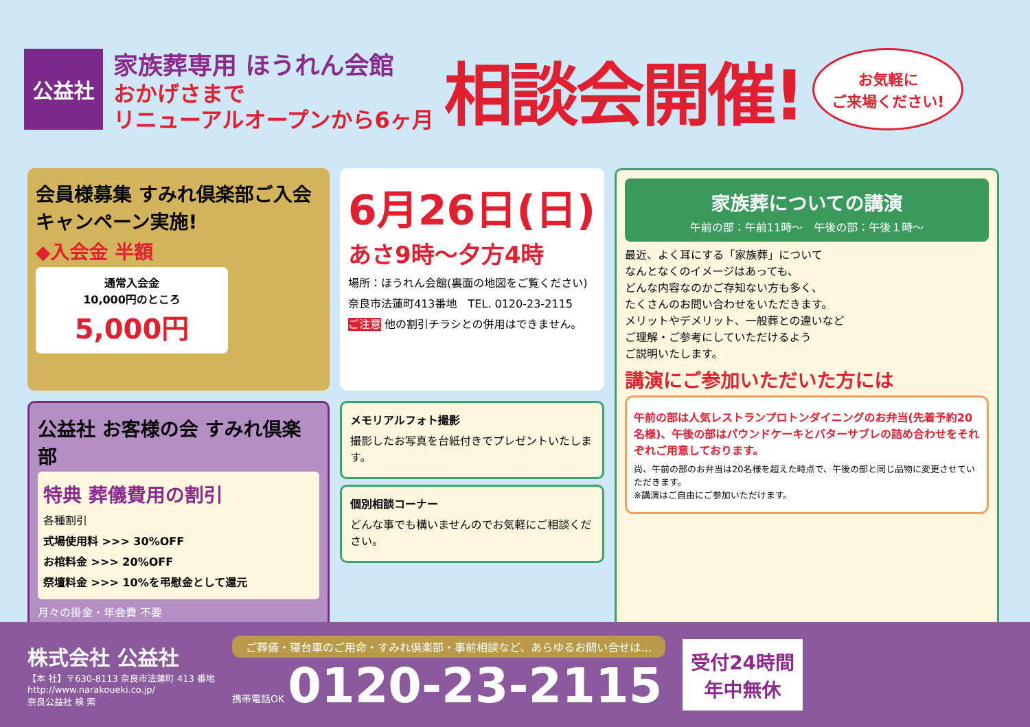公益社
家族葬専用 ほうれん会館
おかげさまで
リニューアルオープンから6ヶ月
相談会開催!
お気軽に
ご来場ください!
会員様募集 すみれ倶楽部ご入会キャンペーン実施!
◆入会金 半額
通常入会金
10,000円のところ
5,000円
6月26日(日)
あさ9時～夕方4時
場所：ほうれん会館(裏面の地図をご覧ください)
奈良市法蓮町413番地　TEL. 0120-23-2115
ご注意 他の割引チラシとの併用はできません。
家族葬についての講演
午前の部：午前11時～　午後の部：午後１時～
最近、よく耳にする「家族葬」について
なんとなくのイメージはあっても、
どんな内容なのかご存知ない方も多く、
たくさんのお問い合わせをいただきます。
メリットやデメリット、一般葬との違いなど
ご理解・ご参考にしていただけるよう
ご説明いたします。
講演にご参加いただいた方には
午前の部は人気レストランプロトンダイニングのお弁当(先着予約20名様)、午後の部はパウンドケーキとバターサブレの詰め合わせをそれぞれご用意しております。
尚、午前の部のお弁当は20名様を超えた時点で、午後の部と同じ品物に変更させていただきます。
※講演はご自由にご参加いただけます。
公益社 お客様の会 すみれ倶楽部
特典 葬儀費用の割引
各種割引
式場使用料 >>> 30%OFF
お棺料金 >>> 20%OFF
祭壇料金 >>> 10%を弔慰金として還元
月々の掛金・年会費 不要
メモリアルフォト撮影
撮影したお写真を台紙付きでプレゼントいたします。
個別相談コーナー
どんな事でも構いませんのでお気軽にご相談ください。
株式会社 公益社
【本 社】〒630-8113 奈良市法蓮町 413 番地
http://www.narakoueki.co.jp/
奈良公益社 検 索
ご葬儀・寝台車のご用命・すみれ倶楽部・事前相談など、あらゆるお問い合せは…
携帯電話OK 0120-23-2115
受付24時間
年中無休